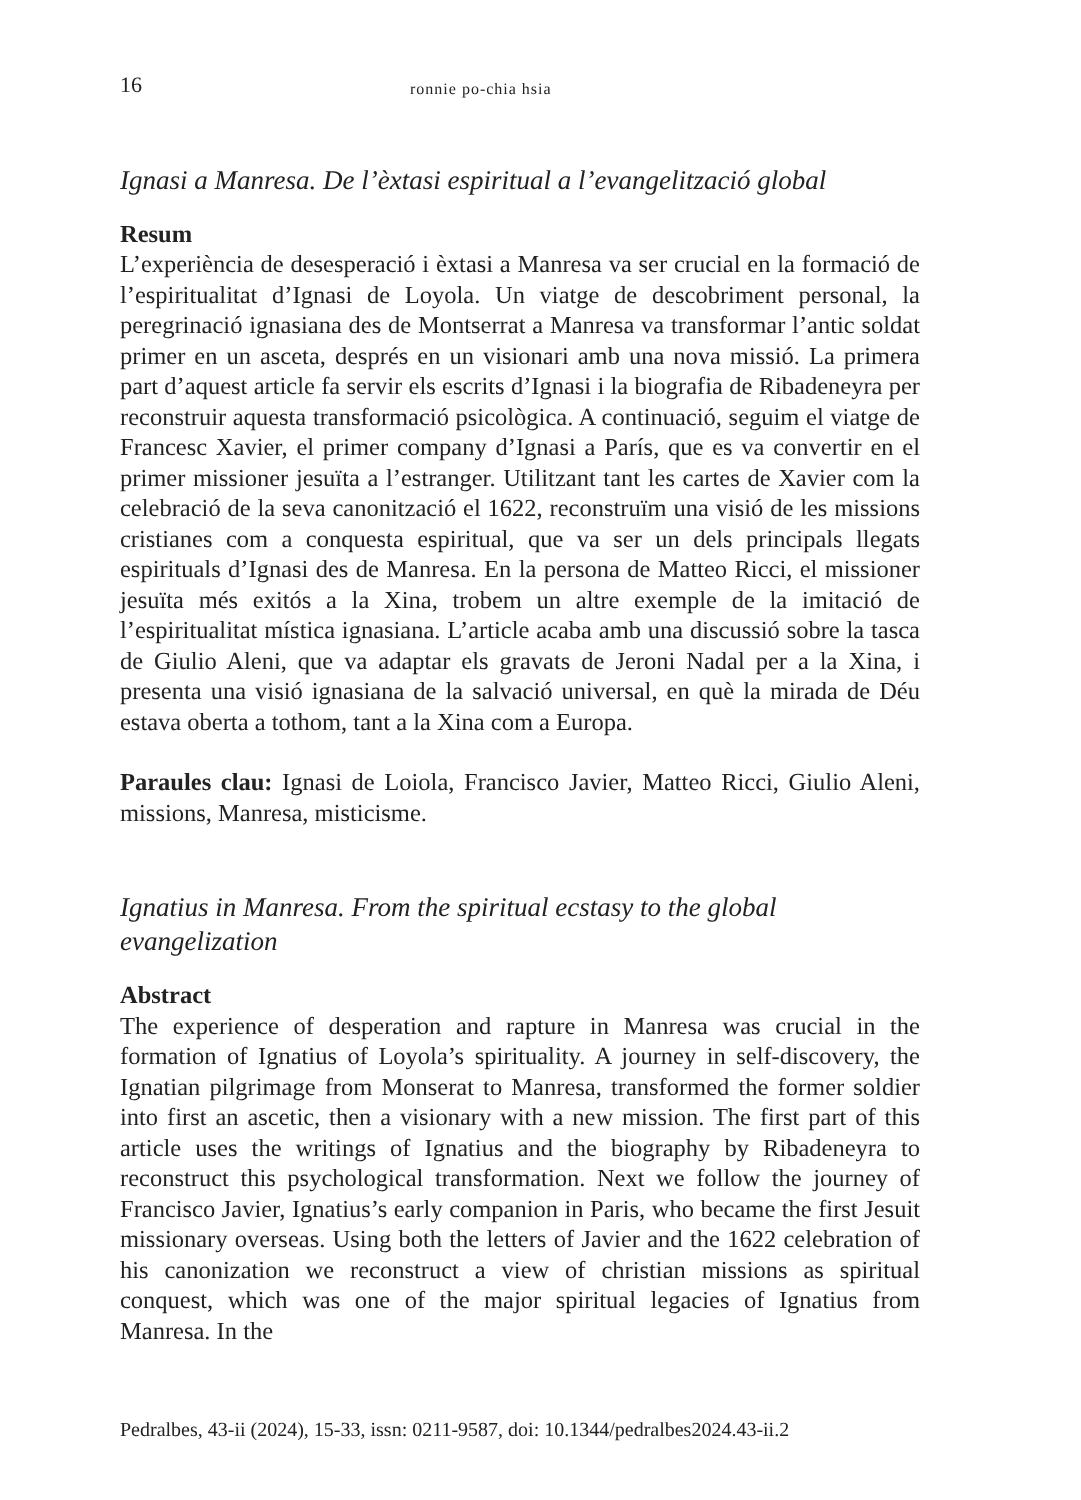16 ronnie po-chia hsia
Ignasi a Manresa. De l’èxtasi espiritual a l’evangelització global
Resum
L’experiència de desesperació i èxtasi a Manresa va ser crucial en la formació de l’espiritualitat d’Ignasi de Loyola. Un viatge de descobriment personal, la peregrinació ignasiana des de Montserrat a Manresa va transformar l’antic soldat primer en un asceta, després en un visionari amb una nova missió. La primera part d’aquest article fa servir els escrits d’Ignasi i la biografia de Ribadeneyra per reconstruir aquesta transformació psicològica. A continuació, seguim el viatge de Francesc Xavier, el primer company d’Ignasi a París, que es va convertir en el primer missioner jesuïta a l’estranger. Utilitzant tant les cartes de Xavier com la celebració de la seva canonització el 1622, reconstruïm una visió de les missions cristianes com a conquesta espiritual, que va ser un dels principals llegats espirituals d’Ignasi des de Manresa. En la persona de Matteo Ricci, el missioner jesuïta més exitós a la Xina, trobem un altre exemple de la imitació de l’espiritualitat mística ignasiana. L’article acaba amb una discussió sobre la tasca de Giulio Aleni, que va adaptar els gravats de Jeroni Nadal per a la Xina, i presenta una visió ignasiana de la salvació universal, en què la mirada de Déu estava oberta a tothom, tant a la Xina com a Europa.
Paraules clau: Ignasi de Loiola, Francisco Javier, Matteo Ricci, Giulio Aleni, missions, Manresa, misticisme.
Ignatius in Manresa. From the spiritual ecstasy to the global evangelization
Abstract
The experience of desperation and rapture in Manresa was crucial in the formation of Ignatius of Loyola’s spirituality. A journey in self-discovery, the Ignatian pilgrimage from Monserat to Manresa, transformed the former soldier into first an ascetic, then a visionary with a new mission. The first part of this article uses the writings of Ignatius and the biography by Ribadeneyra to reconstruct this psychological transformation. Next we follow the journey of Francisco Javier, Ignatius’s early companion in Paris, who became the first Jesuit missionary overseas. Using both the letters of Javier and the 1622 celebration of his canonization we reconstruct a view of christian missions as spiritual conquest, which was one of the major spiritual legacies of Ignatius from Manresa. In the
Pedralbes, 43-ii (2024), 15-33, issn: 0211-9587, doi: 10.1344/pedralbes2024.43-ii.2